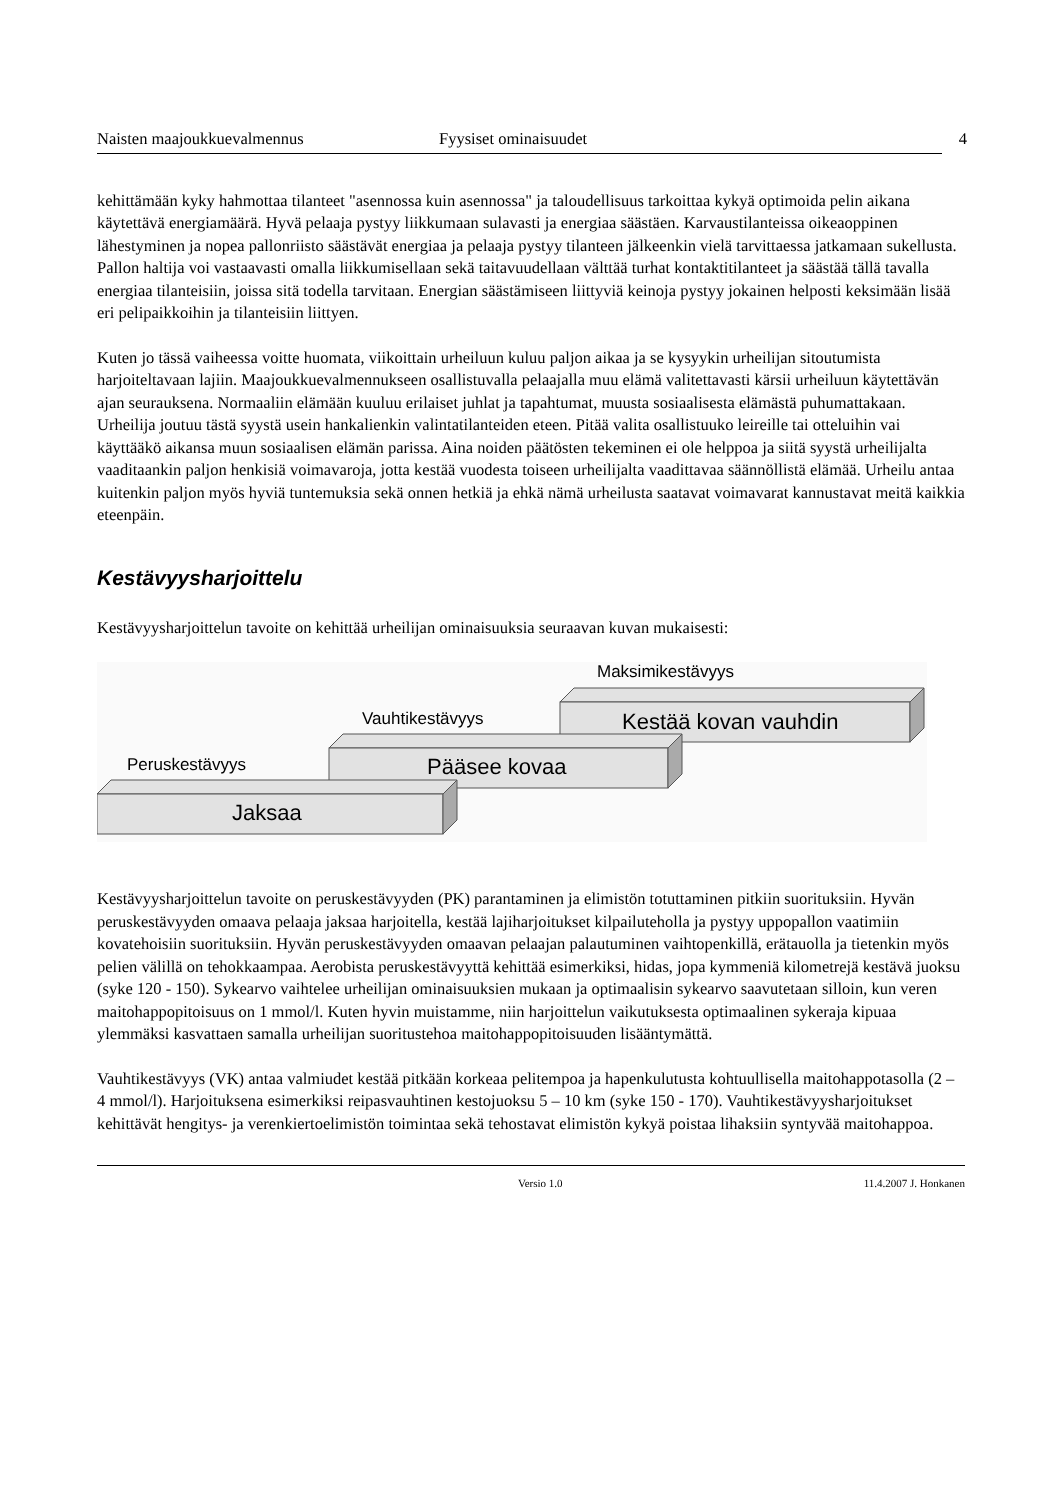Naisten maajoukkuevalmennus Fyysiset ominaisuudet 4
kehittämään kyky hahmottaa tilanteet "asennossa kuin asennossa" ja taloudellisuus tarkoittaa kykyä optimoida pelin aikana käytettävä energiamäärä. Hyvä pelaaja pystyy liikkumaan sulavasti ja energiaa säästäen. Karvaustilanteissa oikeaoppinen lähestyminen ja nopea pallonriisto säästävät energiaa ja pelaaja pystyy tilanteen jälkeenkin vielä tarvittaessa jatkamaan sukellusta. Pallon haltija voi vastaavasti omalla liikkumisellaan sekä taitavuudellaan välttää turhat kontaktitilanteet ja säästää tällä tavalla energiaa tilanteisiin, joissa sitä todella tarvitaan. Energian säästämiseen liittyviä keinoja pystyy jokainen helposti keksimään lisää eri pelipaikkoihin ja tilanteisiin liittyen.
Kuten jo tässä vaiheessa voitte huomata, viikoittain urheiluun kuluu paljon aikaa ja se kysyykin urheilijan sitoutumista harjoiteltavaan lajiin. Maajoukkuevalmennukseen osallistuvalla pelaajalla muu elämä valitettavasti kärsii urheiluun käytettävän ajan seurauksena. Normaaliin elämään kuuluu erilaiset juhlat ja tapahtumat, muusta sosiaalisesta elämästä puhumattakaan. Urheilija joutuu tästä syystä usein hankalienkin valintatilanteiden eteen. Pitää valita osallistuuko leireille tai otteluihin vai käyttääkö aikansa muun sosiaalisen elämän parissa. Aina noiden päätösten tekeminen ei ole helppoa ja siitä syystä urheilijalta vaaditaankin paljon henkisiä voimavaroja, jotta kestää vuodesta toiseen urheilijalta vaadittavaa säännöllistä elämää. Urheilu antaa kuitenkin paljon myös hyviä tuntemuksia sekä onnen hetkiä ja ehkä nämä urheilusta saatavat voimavarat kannustavat meitä kaikkia eteenpäin.
Kestävyysharjoittelu
Kestävyysharjoittelun tavoite on kehittää urheilijan ominaisuuksia seuraavan kuvan mukaisesti:
Maksimikestävyys
Kestää kovan vauhdin
Vauhtikestävyys
Pääsee kovaa
Peruskestävyys
Jaksaa
Kestävyysharjoittelun tavoite on peruskestävyyden (PK) parantaminen ja elimistön totuttaminen pitkiin suorituksiin. Hyvän peruskestävyyden omaava pelaaja jaksaa harjoitella, kestää lajiharjoitukset kilpailuteholla ja pystyy uppopallon vaatimiin kovatehoisiin suorituksiin. Hyvän peruskestävyyden omaavan pelaajan palautuminen vaihtopenkillä, erätauolla ja tietenkin myös pelien välillä on tehokkaampaa. Aerobista peruskestävyyttä kehittää esimerkiksi, hidas, jopa kymmeniä kilometrejä kestävä juoksu (syke 120 - 150). Sykearvo vaihtelee urheilijan ominaisuuksien mukaan ja optimaalisin sykearvo saavutetaan silloin, kun veren maitohappopitoisuus on 1 mmol/l. Kuten hyvin muistamme, niin harjoittelun vaikutuksesta optimaalinen sykeraja kipuaa ylemmäksi kasvattaen samalla urheilijan suoritustehoa maitohappopitoisuuden lisääntymättä.
Vauhtikestävyys (VK) antaa valmiudet kestää pitkään korkeaa pelitempoa ja hapenkulutusta kohtuullisella maitohappotasolla (2 – 4 mmol/l). Harjoituksena esimerkiksi reipasvauhtinen kestojuoksu 5 – 10 km (syke 150 - 170). Vauhtikestävyysharjoitukset kehittävät hengitys- ja verenkiertoelimistön toimintaa sekä tehostavat elimistön kykyä poistaa lihaksiin syntyvää maitohappoa.
Versio 1.0 11.4.2007 J. Honkanen